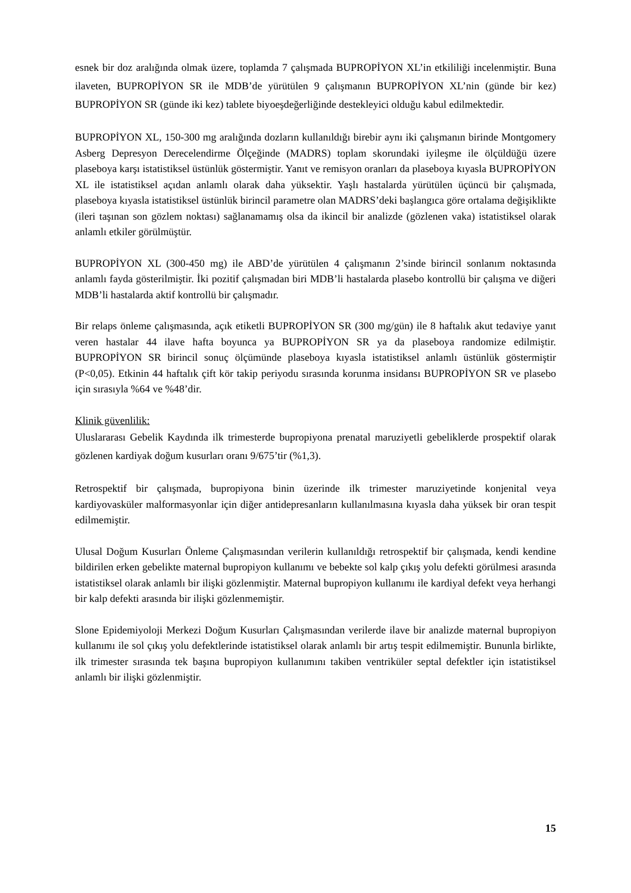esnek bir doz aralığında olmak üzere, toplamda 7 çalışmada BUPROPİYON XL’in etkililiği incelenmiştir. Buna ilaveten, BUPROPİYON SR ile MDB’de yürütülen 9 çalışmanın BUPROPİYON XL’nin (günde bir kez) BUPROPİYON SR (günde iki kez) tablete biyoeşdeğerliğinde destekleyici olduğu kabul edilmektedir.
BUPROPİYON XL, 150-300 mg aralığında dozların kullanıldığı birebir aynı iki çalışmanın birinde Montgomery Asberg Depresyon Derecelendirme Ölçeğinde (MADRS) toplam skorundaki iyileşme ile ölçüldüğü üzere plaseboya karşı istatistiksel üstünlük göstermiştir. Yanıt ve remisyon oranları da plaseboya kıyasla BUPROPİYON XL ile istatistiksel açıdan anlamlı olarak daha yüksektir. Yaşlı hastalarda yürütülen üçüncü bir çalışmada, plaseboya kıyasla istatistiksel üstünlük birincil parametre olan MADRS’deki başlangıca göre ortalama değişiklikte (ileri taşınan son gözlem noktası) sağlanamamış olsa da ikincil bir analizde (gözlenen vaka) istatistiksel olarak anlamlı etkiler görülmüştür.
BUPROPİYON XL (300-450 mg) ile ABD’de yürütülen 4 çalışmanın 2’sinde birincil sonlanım noktasında anlamlı fayda gösterilmiştir. İki pozitif çalışmadan biri MDB’li hastalarda plasebo kontrollü bir çalışma ve diğeri MDB’li hastalarda aktif kontrollü bir çalışmadır.
Bir relaps önleme çalışmasında, açık etiketli BUPROPİYON SR (300 mg/gün) ile 8 haftalık akut tedaviye yanıt veren hastalar 44 ilave hafta boyunca ya BUPROPİYON SR ya da plaseboya randomize edilmiştir. BUPROPİYON SR birincil sonuç ölçümünde plaseboya kıyasla istatistiksel anlamlı üstünlük göstermiştir (P<0,05). Etkinin 44 haftalık çift kör takip periyodu sırasında korunma insidansı BUPROPİYON SR ve plasebo için sırasıyla %64 ve %48’dir.
Klinik güvenlilik:
Uluslararası Gebelik Kaydında ilk trimesterde bupropiyona prenatal maruziyetli gebeliklerde prospektif olarak gözlenen kardiyak doğum kusurları oranı 9/675’tir (%1,3).
Retrospektif bir çalışmada, bupropiyona binin üzerinde ilk trimester maruziyetinde konjenital veya kardiyovasküler malformasyonlar için diğer antidepresanların kullanılmasına kıyasla daha yüksek bir oran tespit edilmemiştir.
Ulusal Doğum Kusurları Önleme Çalışmasından verilerin kullanıldığı retrospektif bir çalışmada, kendi kendine bildirilen erken gebelikte maternal bupropiyon kullanımı ve bebekte sol kalp çıkış yolu defekti görülmesi arasında istatistiksel olarak anlamlı bir ilişki gözlenmiştir. Maternal bupropiyon kullanımı ile kardiyal defekt veya herhangi bir kalp defekti arasında bir ilişki gözlenmemiştir.
Slone Epidemiyoloji Merkezi Doğum Kusurları Çalışmasından verilerde ilave bir analizde maternal bupropiyon kullanımı ile sol çıkış yolu defektlerinde istatistiksel olarak anlamlı bir artış tespit edilmemiştir. Bununla birlikte, ilk trimester sırasında tek başına bupropiyon kullanımını takiben ventriküler septal defektler için istatistiksel anlamlı bir ilişki gözlenmiştir.
15